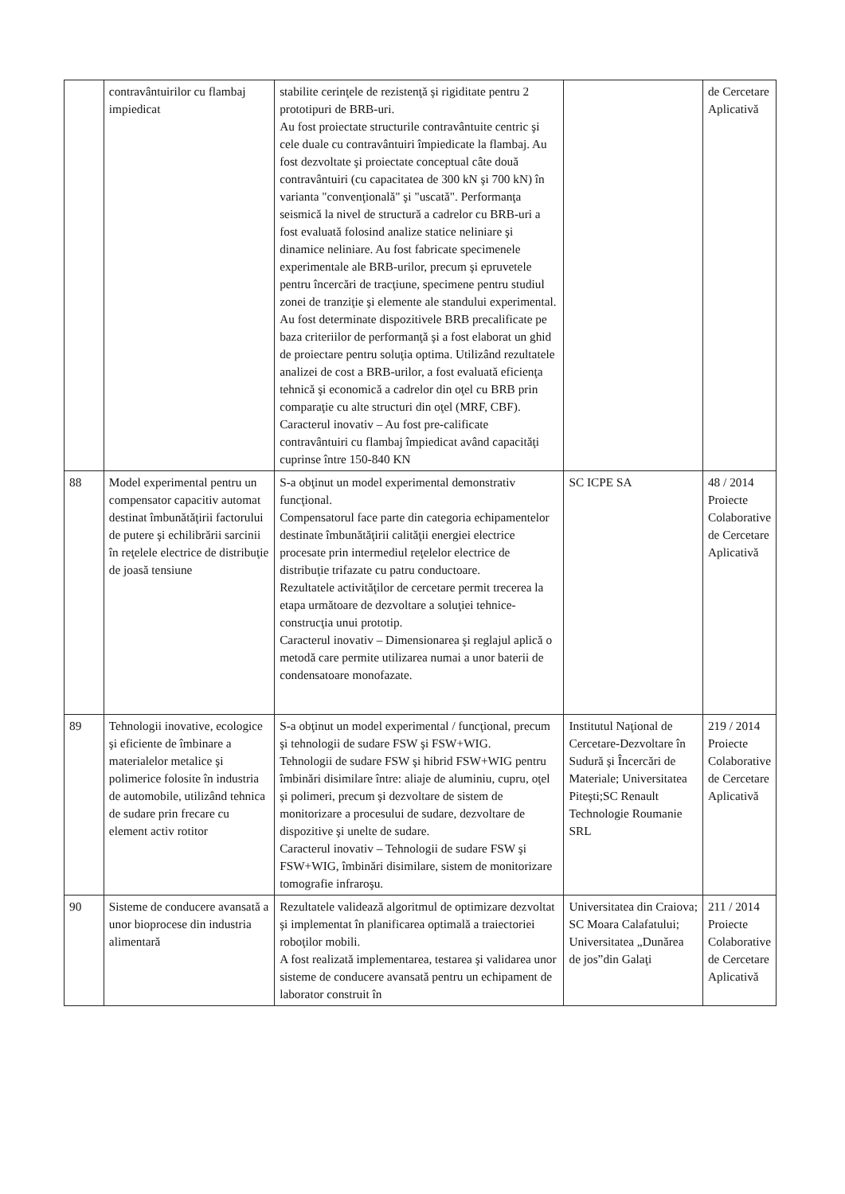| | contravântuirilor cu flambaj impiedicat | stabilite cerinţele de rezistenţă şi rigiditate pentru 2 prototipuri de BRB-uri. Au fost proiectate structurile contravântuite centric şi cele duale cu contravântuiri împiedicate la flambaj. Au fost dezvoltate şi proiectate conceptual câte două contravântuiri (cu capacitatea de 300 kN şi 700 kN) în varianta "convenţională" şi "uscată". Performanţa seismică la nivel de structură a cadrelor cu BRB-uri a fost evaluată folosind analize statice neliniare şi dinamice neliniare. Au fost fabricate specimenele experimentale ale BRB-urilor, precum şi epruvetele pentru încercări de tracţiune, specimene pentru studiul zonei de tranziţie şi elemente ale standului experimental. Au fost determinate dispozitivele BRB precalificate pe baza criteriilor de performanţă şi a fost elaborat un ghid de proiectare pentru soluţia optima. Utilizând rezultatele analizei de cost a BRB-urilor, a fost evaluată eficienţa tehnică şi economică a cadrelor din oţel cu BRB prin comparaţie cu alte structuri din oţel (MRF, CBF). Caracterul inovativ – Au fost pre-calificate contravântuiri cu flambaj împiedicat având capacităţi cuprinse între 150-840 KN | | de Cercetare Aplicativă |
| 88 | Model experimental pentru un compensator capacitiv automat destinat îmbunătăţirii factorului de putere şi echilibrării sarcinii în reţelele electrice de distribuţie de joasă tensiune | S-a obţinut un model experimental demonstrativ funcţional. Compensatorul face parte din categoria echipamentelor destinate îmbunătăţirii calităţii energiei electrice procesate prin intermediul reţelelor electrice de distribuţie trifazate cu patru conductoare. Rezultatele activităţilor de cercetare permit trecerea la etapa următoare de dezvoltare a soluţiei tehnice-construcţia unui prototip. Caracterul inovativ – Dimensionarea şi reglajul aplică o metodă care permite utilizarea numai a unor baterii de condensatoare monofazate. | SC ICPE SA | 48 / 2014 Proiecte Colaborative de Cercetare Aplicativă |
| 89 | Tehnologii inovative, ecologice şi eficiente de îmbinare a materialelor metalice şi polimerice folosite în industria de automobile, utilizând tehnica de sudare prin frecare cu element activ rotitor | S-a obţinut un model experimental / funcţional, precum şi tehnologii de sudare FSW şi FSW+WIG. Tehnologii de sudare FSW şi hibrid FSW+WIG pentru îmbinări disimilare între: aliaje de aluminiu, cupru, oţel şi polimeri, precum şi dezvoltare de sistem de monitorizare a procesului de sudare, dezvoltare de dispozitive şi unelte de sudare. Caracterul inovativ – Tehnologii de sudare FSW şi FSW+WIG, îmbinări disimilare, sistem de monitorizare tomografie infraroşu. | Institutul Naţional de Cercetare-Dezvoltare în Sudură şi Încercări de Materiale; Universitatea Piteşti;SC Renault Technologie Roumanie SRL | 219 / 2014 Proiecte Colaborative de Cercetare Aplicativă |
| 90 | Sisteme de conducere avansată a unor bioprocese din industria alimentară | Rezultatele validează algoritmul de optimizare dezvoltat şi implementat în planificarea optimală a traiectoriei roboţilor mobili. A fost realizată implementarea, testarea şi validarea unor sisteme de conducere avansată pentru un echipament de laborator construit în | Universitatea din Craiova; SC Moara Calafatului; Universitatea „Dunărea de jos”din Galaţi | 211 / 2014 Proiecte Colaborative de Cercetare Aplicativă |